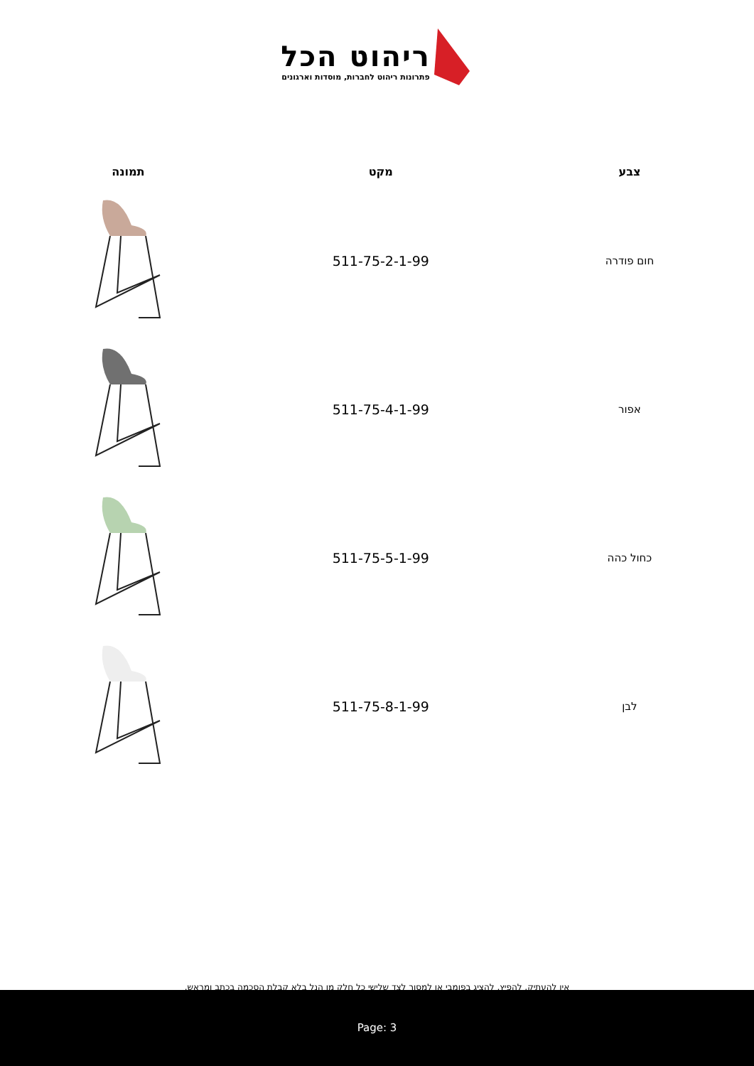ריהוט הכל
פתרונות ריהוט לחברות, מוסדות וארגונים
| צבע | מקט | תמונה |
| --- | --- | --- |
| חום פודרה | 511-75-2-1-99 | |
| אפור | 511-75-4-1-99 | |
| כחול כהה | 511-75-5-1-99 | |
| לבן | 511-75-8-1-99 | |
אין להעתיק, להפיץ, להציג בפומבי או למסור לצד שלישי כל חלק מן הנל בלא קבלת הסכמה בכתב ומראש.
Page: 3